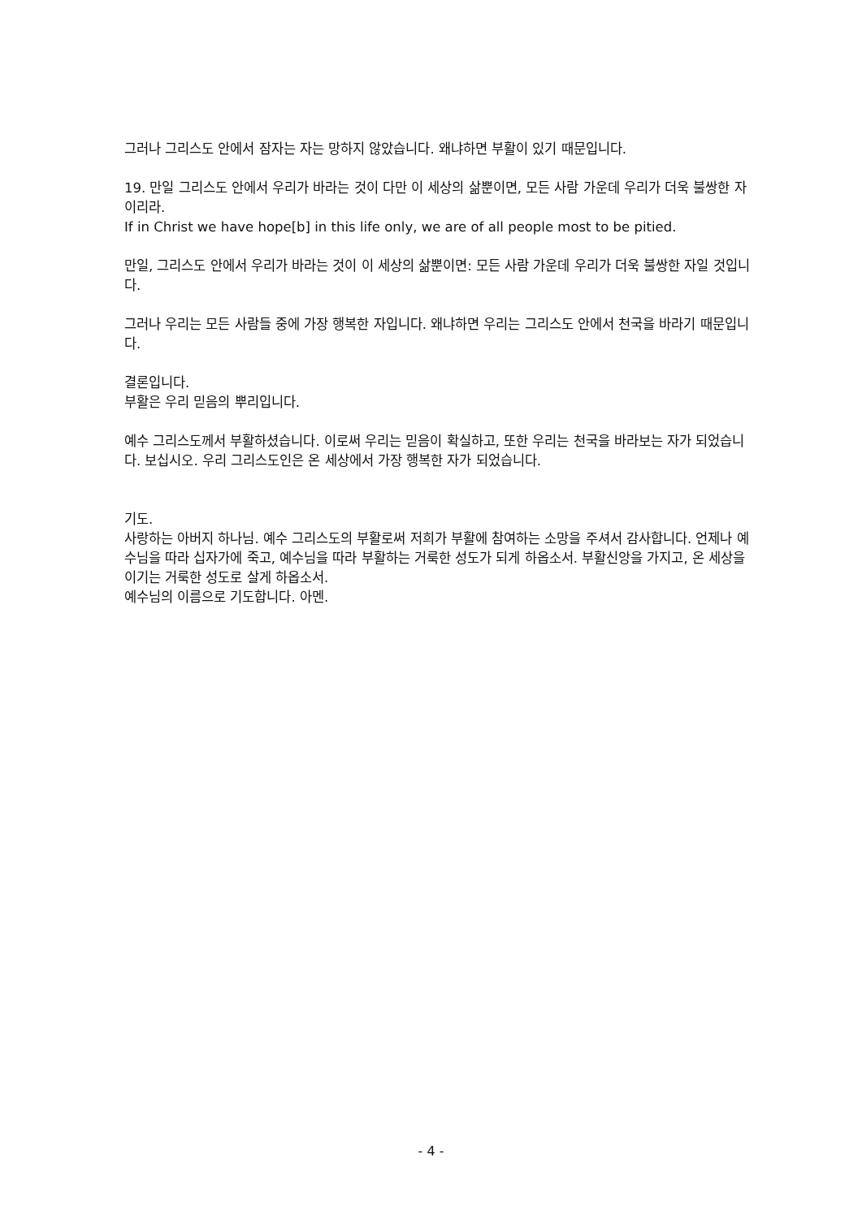그러나 그리스도 안에서 잠자는 자는 망하지 않았습니다. 왜냐하면 부활이 있기 때문입니다.
19. 만일 그리스도 안에서 우리가 바라는 것이 다만 이 세상의 삶뿐이면, 모든 사람 가운데 우리가 더욱 불쌍한 자이리라.
If in Christ we have hope[b] in this life only, we are of all people most to be pitied.
만일, 그리스도 안에서 우리가 바라는 것이 이 세상의 삶뿐이면: 모든 사람 가운데 우리가 더욱 불쌍한 자일 것입니다.
그러나 우리는 모든 사람들 중에 가장 행복한 자입니다. 왜냐하면 우리는 그리스도 안에서 천국을 바라기 때문입니다.
결론입니다.
부활은 우리 믿음의 뿌리입니다.
예수 그리스도께서 부활하셨습니다. 이로써 우리는 믿음이 확실하고, 또한 우리는 천국을 바라보는 자가 되었습니다. 보십시오. 우리 그리스도인은 온 세상에서 가장 행복한 자가 되었습니다.
기도.
사랑하는 아버지 하나님. 예수 그리스도의 부활로써 저희가 부활에 참여하는 소망을 주셔서 감사합니다. 언제나 예수님을 따라 십자가에 죽고, 예수님을 따라 부활하는 거룩한 성도가 되게 하옵소서. 부활신앙을 가지고, 온 세상을 이기는 거룩한 성도로 살게 하옵소서.
예수님의 이름으로 기도합니다. 아멘.
- 4 -